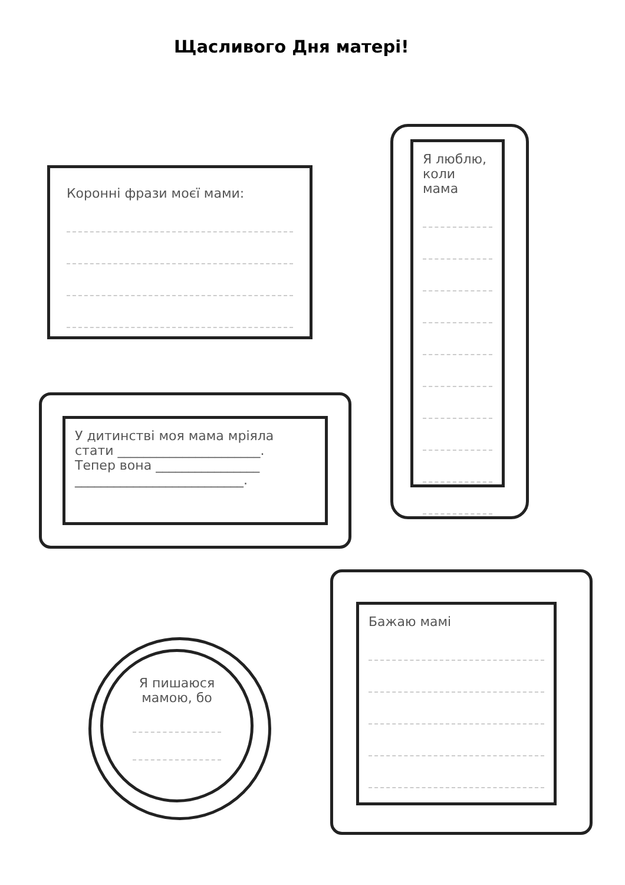Щасливого Дня матері!
Коронні фрази моєї мами:
Я люблю, коли мама
У дитинстві моя мама мріяла
стати ______________________.
Тепер вона ________________
__________________________.
Я пишаюся мамою, бо
Бажаю мамі